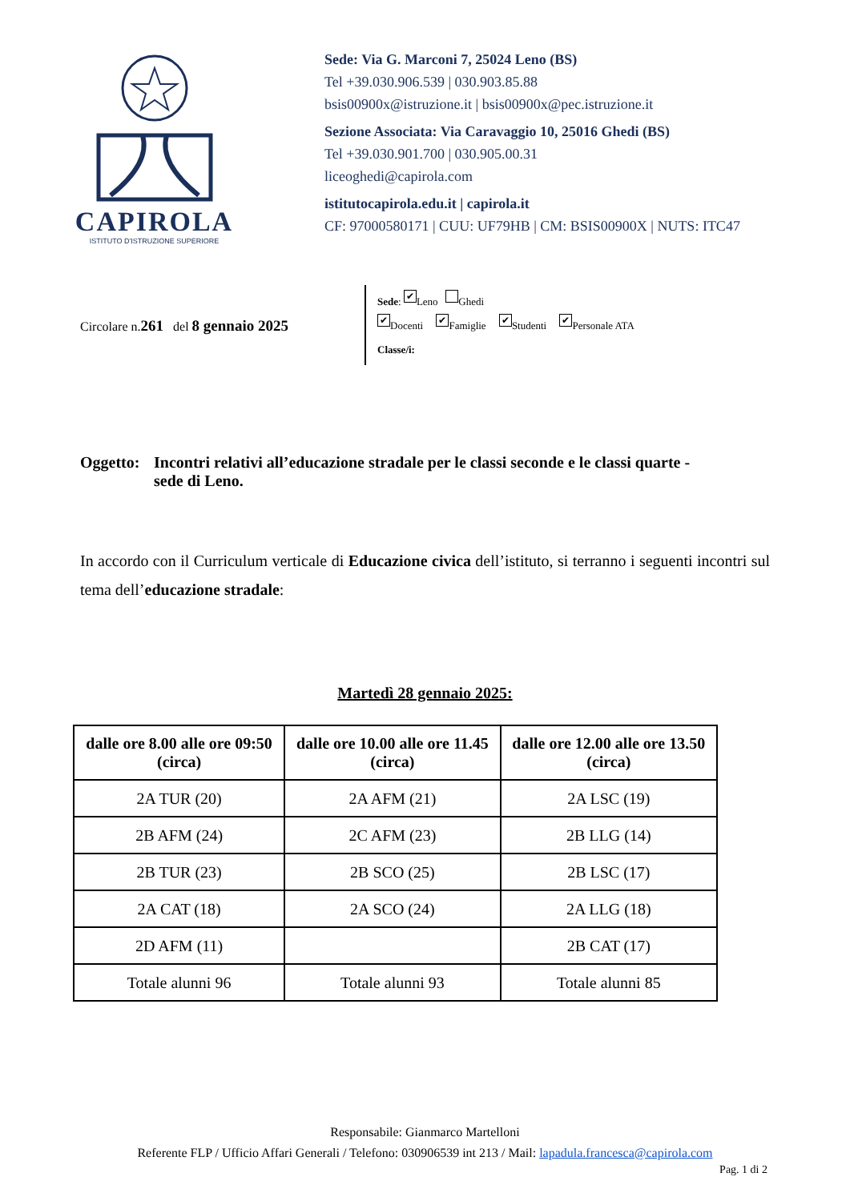CAPIROLA
ISTITUTO D'ISTRUZIONE SUPERIORE
Sede: Via G. Marconi 7, 25024 Leno (BS)
Tel +39.030.906.539 | 030.903.85.88
bsis00900x@istruzione.it | bsis00900x@pec.istruzione.it
Sezione Associata: Via Caravaggio 10, 25016 Ghedi (BS)
Tel +39.030.901.700 | 030.905.00.31
liceoghedi@capirola.com
istitutocapirola.edu.it | capirola.it
CF: 97000580171 | CUU: UF79HB | CM: BSIS00900X | NUTS: ITC47
Circolare n.261 del 8 gennaio 2025
Sede: ✔ Leno Ghedi
✔ Docenti ✔ Famiglie ✔ Studenti ✔ Personale ATA
Classe/i:
Oggetto:
Incontri relativi all’educazione stradale per le classi seconde e le classi quarte - sede di Leno.
In accordo con il Curriculum verticale di Educazione civica dell’istituto, si terranno i seguenti incontri sul tema dell’educazione stradale:
Martedì 28 gennaio 2025:
| dalle ore 8.00 alle ore 09:50 (circa) | dalle ore 10.00 alle ore 11.45 (circa) | dalle ore 12.00 alle ore 13.50 (circa) |
| --- | --- | --- |
| 2A TUR (20) | 2A AFM (21) | 2A LSC (19) |
| 2B AFM (24) | 2C AFM (23) | 2B LLG (14) |
| 2B TUR (23) | 2B SCO (25) | 2B LSC (17) |
| 2A CAT (18) | 2A SCO (24) | 2A LLG (18) |
| 2D AFM (11) | | 2B CAT (17) |
| Totale alunni 96 | Totale alunni 93 | Totale alunni 85 |
Responsabile: Gianmarco Martelloni
Referente FLP / Ufficio Affari Generali / Telefono: 030906539 int 213 / Mail: lapadula.francesca@capirola.com
Pag. 1 di 2